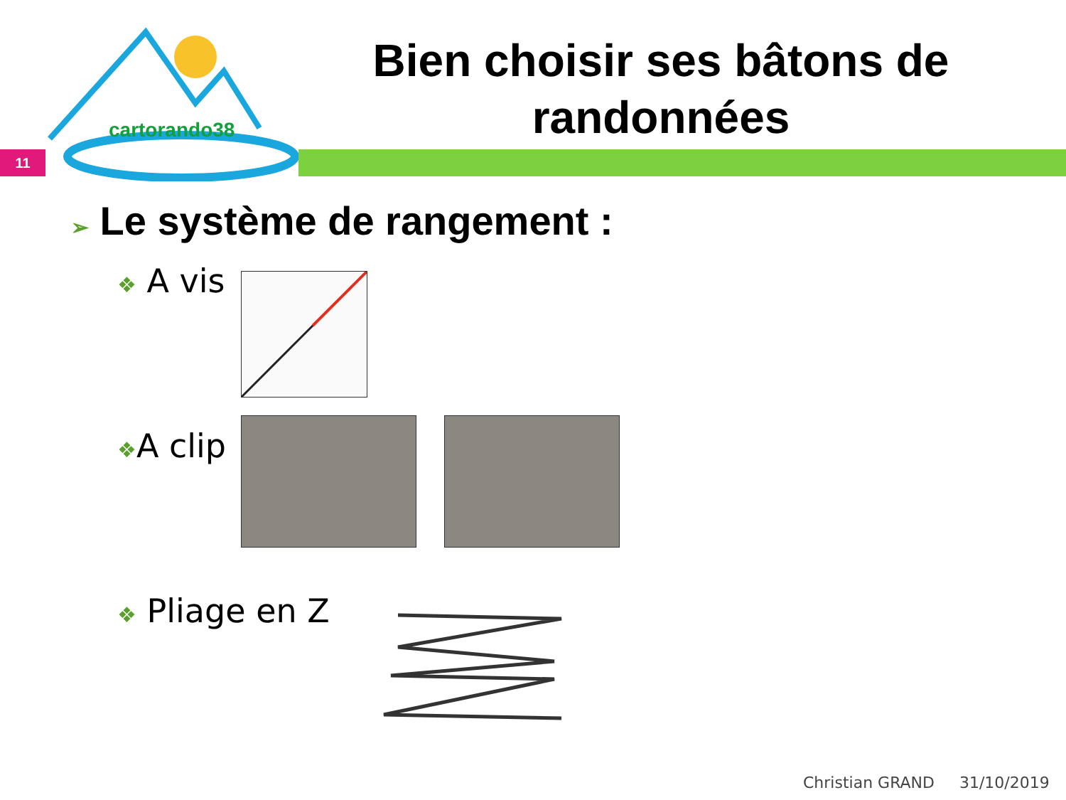cartorando38
11
Bien choisir ses bâtons de randonnées
➢ Le système de rangement :
❖ A vis
❖A clip
❖ Pliage en Z
Christian GRAND 31/10/2019